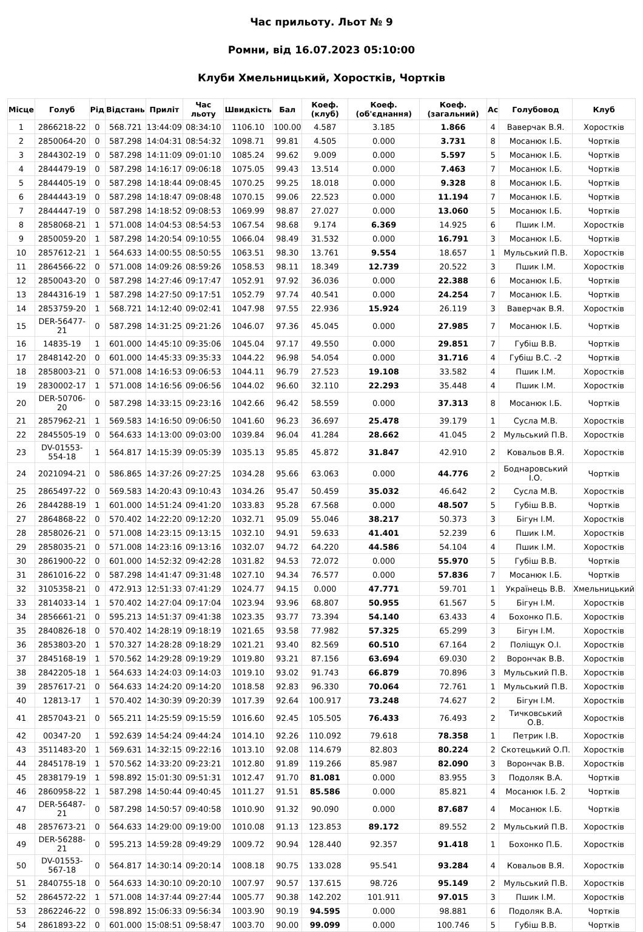Час прильоту. Льот № 9
Ромни, від 16.07.2023 05:10:00
Клуби Хмельницький, Хоростків, Чортків
| Місце | Голуб | Рід | Відстань | Приліт | Час льоту | Швидкість | Бал | Коеф. (клуб) | Коеф. (об'єднання) | Коеф. (загальний) | Ас | Голубовод | Клуб |
| --- | --- | --- | --- | --- | --- | --- | --- | --- | --- | --- | --- | --- | --- |
| 1 | 2866218-22 | 0 | 568.721 | 13:44:09 | 08:34:10 | 1106.10 | 100.00 | 4.587 | 3.185 | 1.866 | 4 | Ваверчак В.Я. | Хоростків |
| 2 | 2850064-20 | 0 | 587.298 | 14:04:31 | 08:54:32 | 1098.71 | 99.81 | 4.505 | 0.000 | 3.731 | 8 | Мосанюк І.Б. | Чортків |
| 3 | 2844302-19 | 0 | 587.298 | 14:11:09 | 09:01:10 | 1085.24 | 99.62 | 9.009 | 0.000 | 5.597 | 5 | Мосанюк І.Б. | Чортків |
| 4 | 2844479-19 | 0 | 587.298 | 14:16:17 | 09:06:18 | 1075.05 | 99.43 | 13.514 | 0.000 | 7.463 | 7 | Мосанюк І.Б. | Чортків |
| 5 | 2844405-19 | 0 | 587.298 | 14:18:44 | 09:08:45 | 1070.25 | 99.25 | 18.018 | 0.000 | 9.328 | 8 | Мосанюк І.Б. | Чортків |
| 6 | 2844443-19 | 0 | 587.298 | 14:18:47 | 09:08:48 | 1070.15 | 99.06 | 22.523 | 0.000 | 11.194 | 7 | Мосанюк І.Б. | Чортків |
| 7 | 2844447-19 | 0 | 587.298 | 14:18:52 | 09:08:53 | 1069.99 | 98.87 | 27.027 | 0.000 | 13.060 | 5 | Мосанюк І.Б. | Чортків |
| 8 | 2858068-21 | 1 | 571.008 | 14:04:53 | 08:54:53 | 1067.54 | 98.68 | 9.174 | 6.369 | 14.925 | 6 | Пшик І.М. | Хоростків |
| 9 | 2850059-20 | 1 | 587.298 | 14:20:54 | 09:10:55 | 1066.04 | 98.49 | 31.532 | 0.000 | 16.791 | 3 | Мосанюк І.Б. | Чортків |
| 10 | 2857612-21 | 1 | 564.633 | 14:00:55 | 08:50:55 | 1063.51 | 98.30 | 13.761 | 9.554 | 18.657 | 1 | Мульський П.В. | Хоростків |
| 11 | 2864566-22 | 0 | 571.008 | 14:09:26 | 08:59:26 | 1058.53 | 98.11 | 18.349 | 12.739 | 20.522 | 3 | Пшик І.М. | Хоростків |
| 12 | 2850043-20 | 0 | 587.298 | 14:27:46 | 09:17:47 | 1052.91 | 97.92 | 36.036 | 0.000 | 22.388 | 6 | Мосанюк І.Б. | Чортків |
| 13 | 2844316-19 | 1 | 587.298 | 14:27:50 | 09:17:51 | 1052.79 | 97.74 | 40.541 | 0.000 | 24.254 | 7 | Мосанюк І.Б. | Чортків |
| 14 | 2853759-20 | 1 | 568.721 | 14:12:40 | 09:02:41 | 1047.98 | 97.55 | 22.936 | 15.924 | 26.119 | 3 | Ваверчак В.Я. | Хоростків |
| 15 | DER-56477-21 | 0 | 587.298 | 14:31:25 | 09:21:26 | 1046.07 | 97.36 | 45.045 | 0.000 | 27.985 | 7 | Мосанюк І.Б. | Чортків |
| 16 | 14835-19 | 1 | 601.000 | 14:45:10 | 09:35:06 | 1045.04 | 97.17 | 49.550 | 0.000 | 29.851 | 7 | Губіш В.В. | Чортків |
| 17 | 2848142-20 | 0 | 601.000 | 14:45:33 | 09:35:33 | 1044.22 | 96.98 | 54.054 | 0.000 | 31.716 | 4 | Губіш В.С. -2 | Чортків |
| 18 | 2858003-21 | 0 | 571.008 | 14:16:53 | 09:06:53 | 1044.11 | 96.79 | 27.523 | 19.108 | 33.582 | 4 | Пшик І.М. | Хоростків |
| 19 | 2830002-17 | 1 | 571.008 | 14:16:56 | 09:06:56 | 1044.02 | 96.60 | 32.110 | 22.293 | 35.448 | 4 | Пшик І.М. | Хоростків |
| 20 | DER-50706-20 | 0 | 587.298 | 14:33:15 | 09:23:16 | 1042.66 | 96.42 | 58.559 | 0.000 | 37.313 | 8 | Мосанюк І.Б. | Чортків |
| 21 | 2857962-21 | 1 | 569.583 | 14:16:50 | 09:06:50 | 1041.60 | 96.23 | 36.697 | 25.478 | 39.179 | 1 | Сусла М.В. | Хоростків |
| 22 | 2845505-19 | 0 | 564.633 | 14:13:00 | 09:03:00 | 1039.84 | 96.04 | 41.284 | 28.662 | 41.045 | 2 | Мульський П.В. | Хоростків |
| 23 | DV-01553-554-18 | 1 | 564.817 | 14:15:39 | 09:05:39 | 1035.13 | 95.85 | 45.872 | 31.847 | 42.910 | 2 | Ковальов В.Я. | Хоростків |
| 24 | 2021094-21 | 0 | 586.865 | 14:37:26 | 09:27:25 | 1034.28 | 95.66 | 63.063 | 0.000 | 44.776 | 2 | Боднаровський І.О. | Чортків |
| 25 | 2865497-22 | 0 | 569.583 | 14:20:43 | 09:10:43 | 1034.26 | 95.47 | 50.459 | 35.032 | 46.642 | 2 | Сусла М.В. | Хоростків |
| 26 | 2844288-19 | 1 | 601.000 | 14:51:24 | 09:41:20 | 1033.83 | 95.28 | 67.568 | 0.000 | 48.507 | 5 | Губіш В.В. | Чортків |
| 27 | 2864868-22 | 0 | 570.402 | 14:22:20 | 09:12:20 | 1032.71 | 95.09 | 55.046 | 38.217 | 50.373 | 3 | Бігун І.М. | Хоростків |
| 28 | 2858026-21 | 0 | 571.008 | 14:23:15 | 09:13:15 | 1032.10 | 94.91 | 59.633 | 41.401 | 52.239 | 6 | Пшик І.М. | Хоростків |
| 29 | 2858035-21 | 0 | 571.008 | 14:23:16 | 09:13:16 | 1032.07 | 94.72 | 64.220 | 44.586 | 54.104 | 4 | Пшик І.М. | Хоростків |
| 30 | 2861900-22 | 0 | 601.000 | 14:52:32 | 09:42:28 | 1031.82 | 94.53 | 72.072 | 0.000 | 55.970 | 5 | Губіш В.В. | Чортків |
| 31 | 2861016-22 | 0 | 587.298 | 14:41:47 | 09:31:48 | 1027.10 | 94.34 | 76.577 | 0.000 | 57.836 | 7 | Мосанюк І.Б. | Чортків |
| 32 | 3105358-21 | 0 | 472.913 | 12:51:33 | 07:41:29 | 1024.77 | 94.15 | 0.000 | 47.771 | 59.701 | 1 | Українець В.В. | Хмельницький |
| 33 | 2814033-14 | 1 | 570.402 | 14:27:04 | 09:17:04 | 1023.94 | 93.96 | 68.807 | 50.955 | 61.567 | 5 | Бігун І.М. | Хоростків |
| 34 | 2856661-21 | 0 | 595.213 | 14:51:37 | 09:41:38 | 1023.35 | 93.77 | 73.394 | 54.140 | 63.433 | 4 | Бохонко П.Б. | Хоростків |
| 35 | 2840826-18 | 0 | 570.402 | 14:28:19 | 09:18:19 | 1021.65 | 93.58 | 77.982 | 57.325 | 65.299 | 3 | Бігун І.М. | Хоростків |
| 36 | 2853803-20 | 1 | 570.327 | 14:28:28 | 09:18:29 | 1021.21 | 93.40 | 82.569 | 60.510 | 67.164 | 2 | Поліщук О.І. | Хоростків |
| 37 | 2845168-19 | 1 | 570.562 | 14:29:28 | 09:19:29 | 1019.80 | 93.21 | 87.156 | 63.694 | 69.030 | 2 | Ворончак В.В. | Хоростків |
| 38 | 2842205-18 | 1 | 564.633 | 14:24:03 | 09:14:03 | 1019.10 | 93.02 | 91.743 | 66.879 | 70.896 | 3 | Мульський П.В. | Хоростків |
| 39 | 2857617-21 | 0 | 564.633 | 14:24:20 | 09:14:20 | 1018.58 | 92.83 | 96.330 | 70.064 | 72.761 | 1 | Мульський П.В. | Хоростків |
| 40 | 12813-17 | 1 | 570.402 | 14:30:39 | 09:20:39 | 1017.39 | 92.64 | 100.917 | 73.248 | 74.627 | 2 | Бігун І.М. | Хоростків |
| 41 | 2857043-21 | 0 | 565.211 | 14:25:59 | 09:15:59 | 1016.60 | 92.45 | 105.505 | 76.433 | 76.493 | 2 | Тичковський О.В. | Хоростків |
| 42 | 00347-20 | 1 | 592.639 | 14:54:24 | 09:44:24 | 1014.10 | 92.26 | 110.092 | 79.618 | 78.358 | 1 | Петрик І.В. | Хоростків |
| 43 | 3511483-20 | 1 | 569.631 | 14:32:15 | 09:22:16 | 1013.10 | 92.08 | 114.679 | 82.803 | 80.224 | 2 | Скотецький О.П. | Хоростків |
| 44 | 2845178-19 | 1 | 570.562 | 14:33:20 | 09:23:21 | 1012.80 | 91.89 | 119.266 | 85.987 | 82.090 | 3 | Ворончак В.В. | Хоростків |
| 45 | 2838179-19 | 1 | 598.892 | 15:01:30 | 09:51:31 | 1012.47 | 91.70 | 81.081 | 0.000 | 83.955 | 3 | Подоляк В.А. | Чортків |
| 46 | 2860958-22 | 1 | 587.298 | 14:50:44 | 09:40:45 | 1011.27 | 91.51 | 85.586 | 0.000 | 85.821 | 4 | Мосанюк І.Б. 2 | Чортків |
| 47 | DER-56487-21 | 0 | 587.298 | 14:50:57 | 09:40:58 | 1010.90 | 91.32 | 90.090 | 0.000 | 87.687 | 4 | Мосанюк І.Б. | Чортків |
| 48 | 2857673-21 | 0 | 564.633 | 14:29:00 | 09:19:00 | 1010.08 | 91.13 | 123.853 | 89.172 | 89.552 | 2 | Мульський П.В. | Хоростків |
| 49 | DER-56288-21 | 0 | 595.213 | 14:59:28 | 09:49:29 | 1009.72 | 90.94 | 128.440 | 92.357 | 91.418 | 1 | Бохонко П.Б. | Хоростків |
| 50 | DV-01553-567-18 | 0 | 564.817 | 14:30:14 | 09:20:14 | 1008.18 | 90.75 | 133.028 | 95.541 | 93.284 | 4 | Ковальов В.Я. | Хоростків |
| 51 | 2840755-18 | 0 | 564.633 | 14:30:10 | 09:20:10 | 1007.97 | 90.57 | 137.615 | 98.726 | 95.149 | 2 | Мульський П.В. | Хоростків |
| 52 | 2864572-22 | 1 | 571.008 | 14:37:44 | 09:27:44 | 1005.77 | 90.38 | 142.202 | 101.911 | 97.015 | 3 | Пшик І.М. | Хоростків |
| 53 | 2862246-22 | 0 | 598.892 | 15:06:33 | 09:56:34 | 1003.90 | 90.19 | 94.595 | 0.000 | 98.881 | 6 | Подоляк В.А. | Чортків |
| 54 | 2861893-22 | 0 | 601.000 | 15:08:51 | 09:58:47 | 1003.70 | 90.00 | 99.099 | 0.000 | 100.746 | 5 | Губіш В.В. | Чортків |